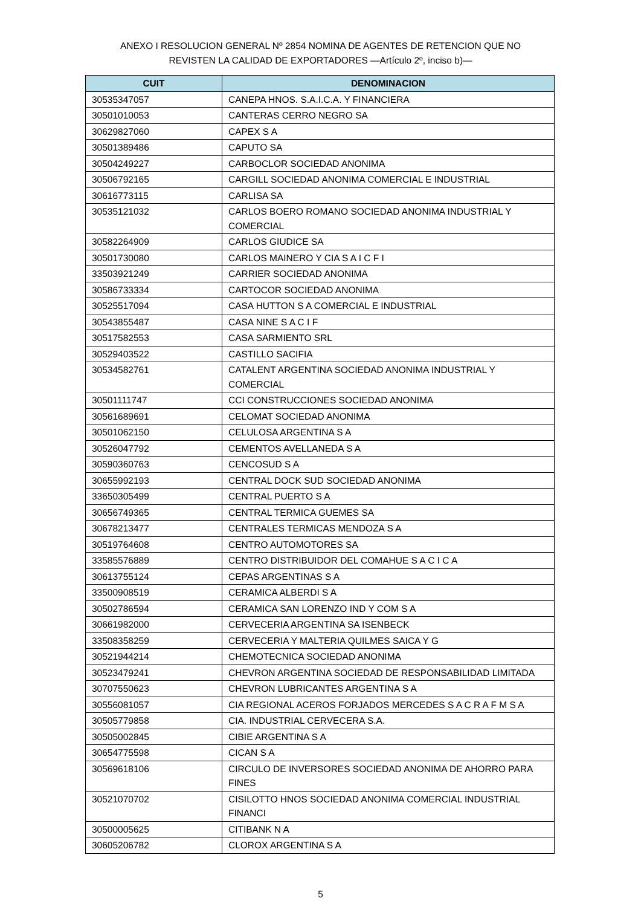ANEXO I RESOLUCION GENERAL Nº 2854 NOMINA DE AGENTES DE RETENCION QUE NO
REVISTEN LA CALIDAD DE EXPORTADORES —Artículo 2º, inciso b)—
| CUIT | DENOMINACION |
| --- | --- |
| 30535347057 | CANEPA HNOS. S.A.I.C.A. Y FINANCIERA |
| 30501010053 | CANTERAS CERRO NEGRO SA |
| 30629827060 | CAPEX S A |
| 30501389486 | CAPUTO SA |
| 30504249227 | CARBOCLOR SOCIEDAD ANONIMA |
| 30506792165 | CARGILL SOCIEDAD ANONIMA COMERCIAL E INDUSTRIAL |
| 30616773115 | CARLISA SA |
| 30535121032 | CARLOS BOERO ROMANO SOCIEDAD ANONIMA INDUSTRIAL Y COMERCIAL |
| 30582264909 | CARLOS GIUDICE SA |
| 30501730080 | CARLOS MAINERO Y CIA S A I C F I |
| 33503921249 | CARRIER SOCIEDAD ANONIMA |
| 30586733334 | CARTOCOR SOCIEDAD ANONIMA |
| 30525517094 | CASA HUTTON S A COMERCIAL E INDUSTRIAL |
| 30543855487 | CASA NINE S A C I F |
| 30517582553 | CASA SARMIENTO SRL |
| 30529403522 | CASTILLO SACIFIA |
| 30534582761 | CATALENT ARGENTINA SOCIEDAD ANONIMA INDUSTRIAL Y COMERCIAL |
| 30501111747 | CCI CONSTRUCCIONES SOCIEDAD ANONIMA |
| 30561689691 | CELOMAT SOCIEDAD ANONIMA |
| 30501062150 | CELULOSA ARGENTINA S A |
| 30526047792 | CEMENTOS AVELLANEDA S A |
| 30590360763 | CENCOSUD S A |
| 30655992193 | CENTRAL DOCK SUD SOCIEDAD ANONIMA |
| 33650305499 | CENTRAL PUERTO S A |
| 30656749365 | CENTRAL TERMICA GUEMES SA |
| 30678213477 | CENTRALES TERMICAS MENDOZA S A |
| 30519764608 | CENTRO AUTOMOTORES SA |
| 33585576889 | CENTRO DISTRIBUIDOR DEL COMAHUE S A C I C A |
| 30613755124 | CEPAS ARGENTINAS S A |
| 33500908519 | CERAMICA ALBERDI S A |
| 30502786594 | CERAMICA SAN LORENZO IND Y COM S A |
| 30661982000 | CERVECERIA ARGENTINA SA ISENBECK |
| 33508358259 | CERVECERIA Y MALTERIA QUILMES SAICA Y G |
| 30521944214 | CHEMOTECNICA SOCIEDAD ANONIMA |
| 30523479241 | CHEVRON ARGENTINA SOCIEDAD DE RESPONSABILIDAD LIMITADA |
| 30707550623 | CHEVRON LUBRICANTES ARGENTINA S A |
| 30556081057 | CIA REGIONAL ACEROS FORJADOS MERCEDES S A C R A F M S A |
| 30505779858 | CIA. INDUSTRIAL CERVECERA S.A. |
| 30505002845 | CIBIE ARGENTINA S A |
| 30654775598 | CICAN S A |
| 30569618106 | CIRCULO DE INVERSORES SOCIEDAD ANONIMA DE AHORRO PARA FINES |
| 30521070702 | CISILOTTO HNOS SOCIEDAD ANONIMA COMERCIAL INDUSTRIAL FINANCI |
| 30500005625 | CITIBANK N A |
| 30605206782 | CLOROX ARGENTINA S A |
5